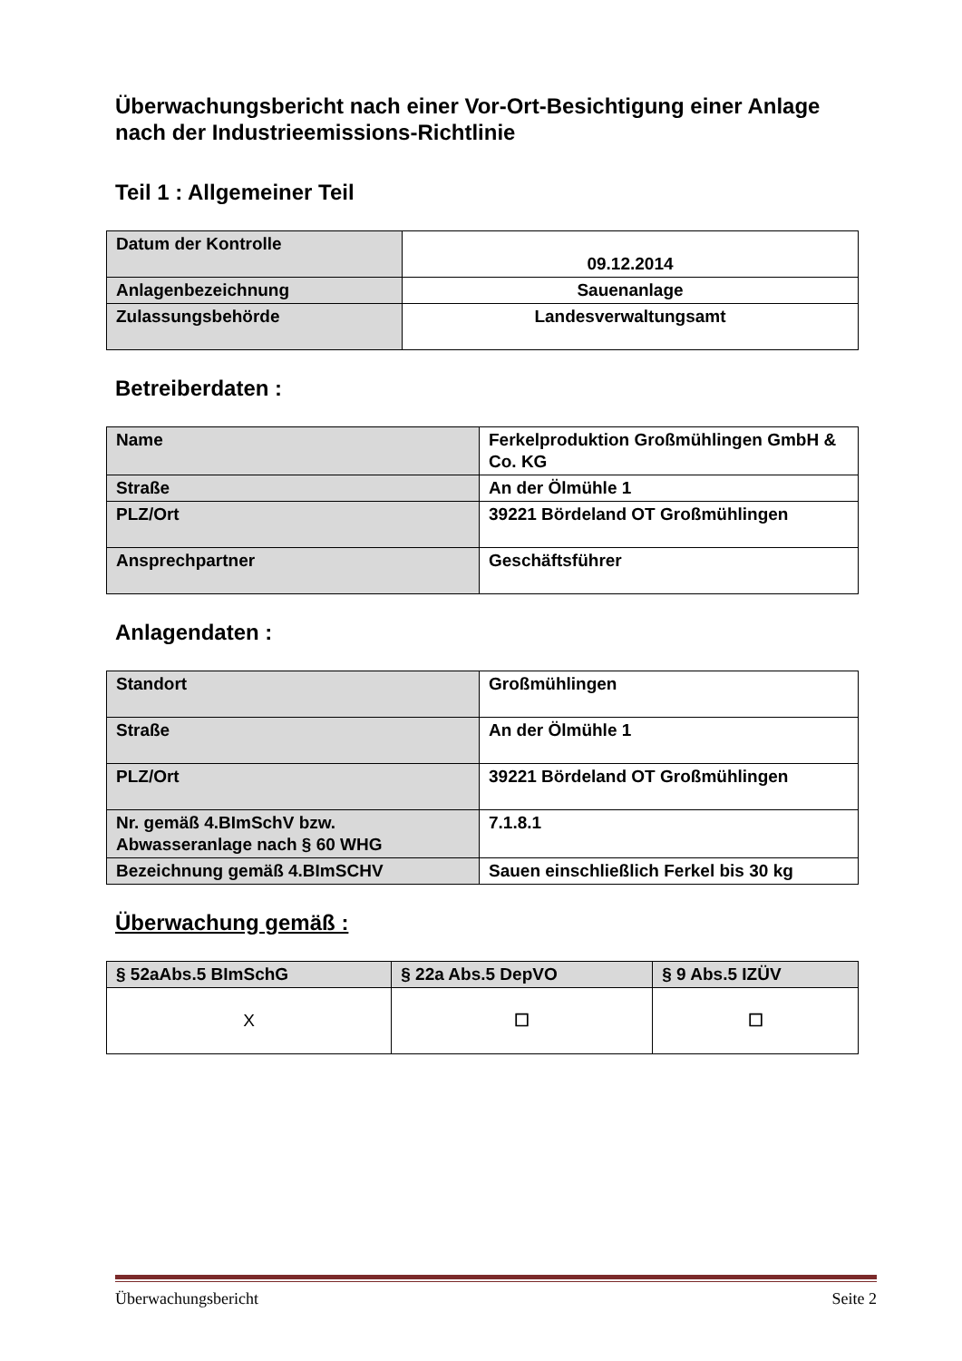Überwachungsbericht nach einer Vor-Ort-Besichtigung einer Anlage nach der Industrieemissions-Richtlinie
Teil 1 : Allgemeiner Teil
| Datum der Kontrolle | 09.12.2014 |
| Anlagenbezeichnung | Sauenanlage |
| Zulassungsbehörde | Landesverwaltungsamt |
Betreiberdaten :
| Name | Ferkelproduktion Großmühlingen GmbH & Co. KG |
| Straße | An der Ölmühle 1 |
| PLZ/Ort | 39221 Bördeland OT Großmühlingen |
| Ansprechpartner | Geschäftsführer |
Anlagendaten :
| Standort | Großmühlingen |
| Straße | An der Ölmühle 1 |
| PLZ/Ort | 39221 Bördeland OT Großmühlingen |
| Nr. gemäß 4.BImSchV bzw. Abwasseranlage nach § 60 WHG | 7.1.8.1 |
| Bezeichnung gemäß 4.BImSCHV | Sauen einschließlich Ferkel bis 30 kg |
Überwachung gemäß :
| § 52aAbs.5 BImSchG | § 22a Abs.5 DepVO | § 9 Abs.5 IZÜV |
| --- | --- | --- |
| X | ☐ | ☐ |
Überwachungsbericht Seite 2